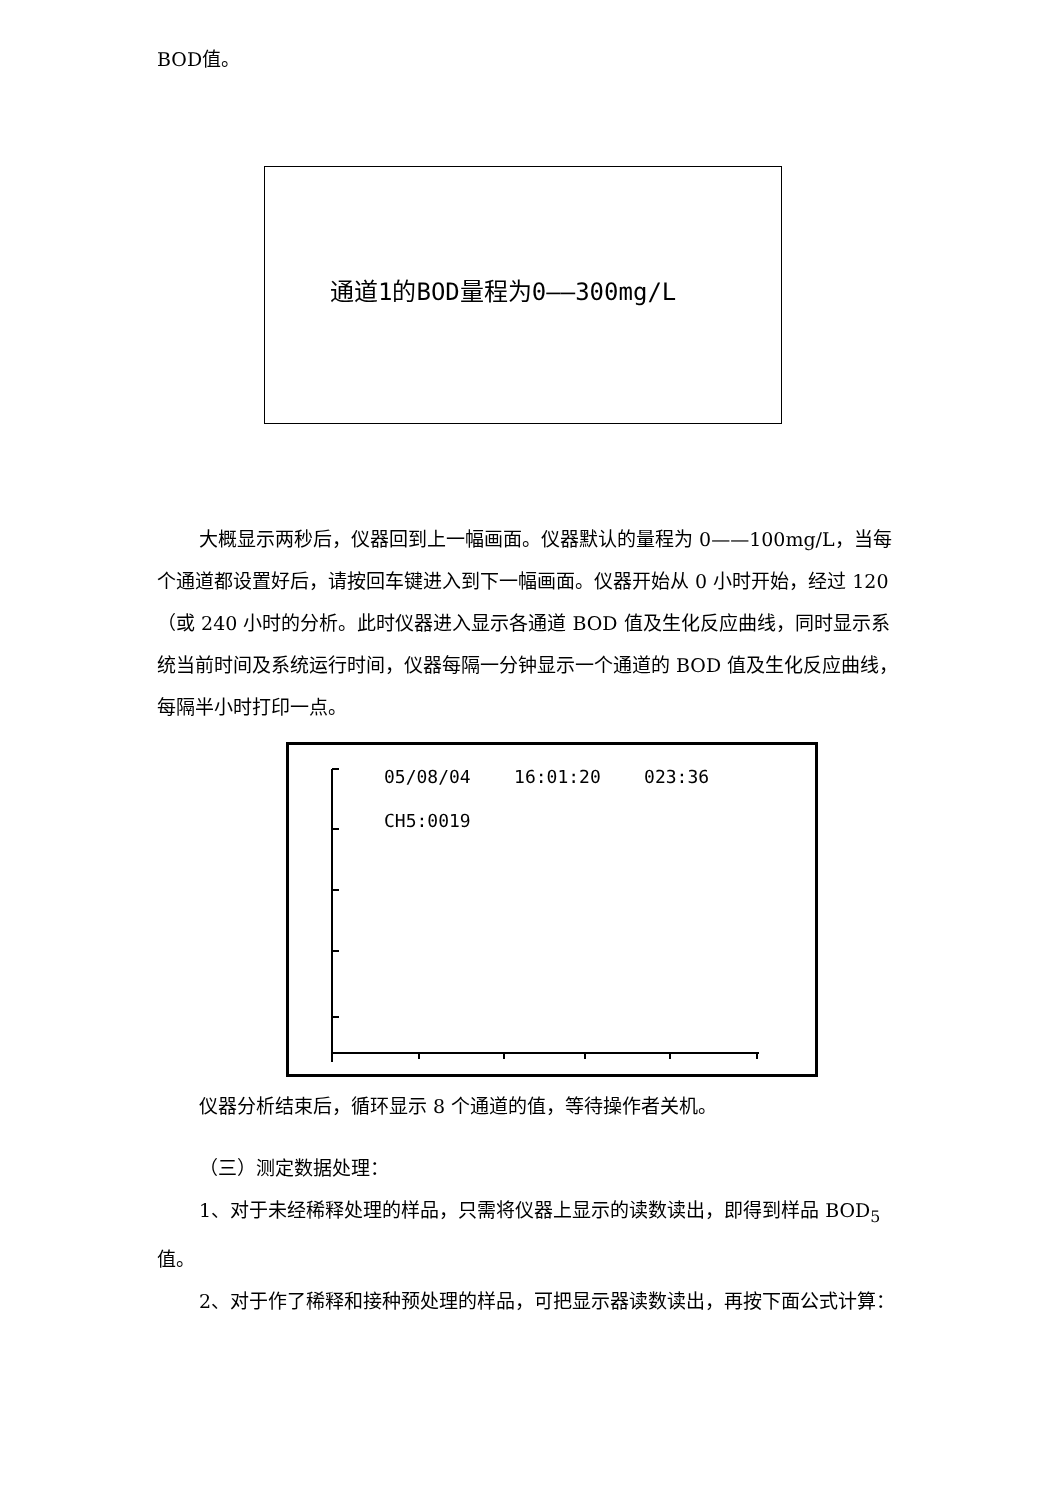BOD值。
通道1的BOD量程为0——300mg/L
大概显示两秒后，仪器回到上一幅画面。仪器默认的量程为 0——100mg/L，当每个通道都设置好后，请按回车键进入到下一幅画面。仪器开始从 0 小时开始，经过 120（或 240 小时的分析。此时仪器进入显示各通道 BOD 值及生化反应曲线，同时显示系统当前时间及系统运行时间，仪器每隔一分钟显示一个通道的 BOD 值及生化反应曲线，每隔半小时打印一点。
05/08/04 16:01:20 023:36
CH5:0019
仪器分析结束后，循环显示 8 个通道的值，等待操作者关机。
（三）测定数据处理：
1、对于未经稀释处理的样品，只需将仪器上显示的读数读出，即得到样品 BOD<sub>5</sub> 值。
2、对于作了稀释和接种预处理的样品，可把显示器读数读出，再按下面公式计算：